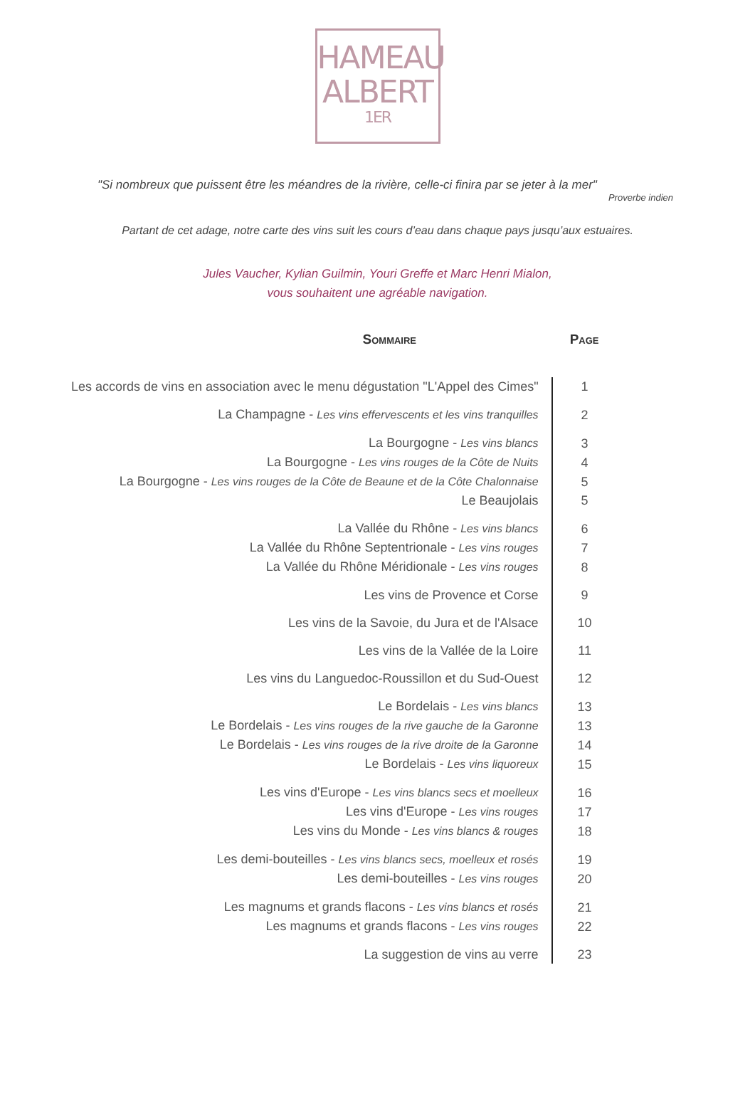HAMEAU
ALBERT
1ER
"Si nombreux que puissent être les méandres de la rivière, celle-ci finira par se jeter à la mer"
Proverbe indien
Partant de cet adage, notre carte des vins suit les cours d’eau dans chaque pays jusqu’aux estuaires.
Jules Vaucher, Kylian Guilmin, Youri Greffe et Marc Henri Mialon,
vous souhaitent une agréable navigation.
| Sommaire | Page |
| --- | --- |
| Les accords de vins en association avec le menu dégustation "L'Appel des Cimes" | 1 |
| La Champagne - Les vins effervescents et les vins tranquilles | 2 |
| La Bourgogne - Les vins blancs | 3 |
| La Bourgogne - Les vins rouges de la Côte de Nuits | 4 |
| La Bourgogne - Les vins rouges de la Côte de Beaune et de la Côte Chalonnaise | 5 |
| Le Beaujolais | 5 |
| La Vallée du Rhône - Les vins blancs | 6 |
| La Vallée du Rhône Septentrionale - Les vins rouges | 7 |
| La Vallée du Rhône Méridionale - Les vins rouges | 8 |
| Les vins de Provence et Corse | 9 |
| Les vins de la Savoie, du Jura et de l'Alsace | 10 |
| Les vins de la Vallée de la Loire | 11 |
| Les vins du Languedoc-Roussillon et du Sud-Ouest | 12 |
| Le Bordelais - Les vins blancs | 13 |
| Le Bordelais - Les vins rouges de la rive gauche de la Garonne | 13 |
| Le Bordelais - Les vins rouges de la rive droite de la Garonne | 14 |
| Le Bordelais - Les vins liquoreux | 15 |
| Les vins d'Europe - Les vins blancs secs et moelleux | 16 |
| Les vins d'Europe - Les vins rouges | 17 |
| Les vins du Monde - Les vins blancs & rouges | 18 |
| Les demi-bouteilles - Les vins blancs secs, moelleux et rosés | 19 |
| Les demi-bouteilles - Les vins rouges | 20 |
| Les magnums et grands flacons - Les vins blancs et rosés | 21 |
| Les magnums et grands flacons - Les vins rouges | 22 |
| La suggestion de vins au verre | 23 |